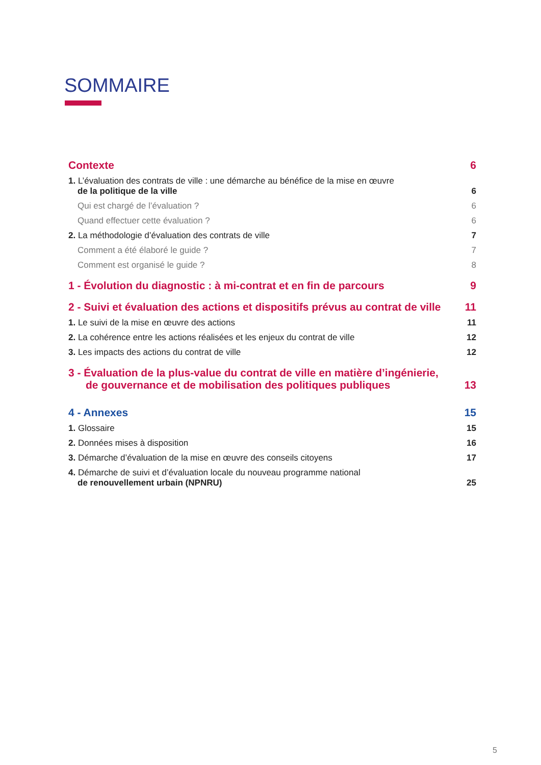SOMMAIRE
Contexte 6
1. L’évaluation des contrats de ville : une démarche au bénéfice de la mise en œuvre
de la politique de la ville 6
Qui est chargé de l’évaluation ? 6
Quand effectuer cette évaluation ? 6
2. La méthodologie d’évaluation des contrats de ville 7
Comment a été élaboré le guide ? 7
Comment est organisé le guide ? 8
1 - Évolution du diagnostic : à mi-contrat et en fin de parcours 9
2 - Suivi et évaluation des actions et dispositifs prévus au contrat de ville 11
1. Le suivi de la mise en œuvre des actions 11
2. La cohérence entre les actions réalisées et les enjeux du contrat de ville 12
3. Les impacts des actions du contrat de ville 12
3 - Évaluation de la plus-value du contrat de ville en matière d’ingénierie,
de gouvernance et de mobilisation des politiques publiques 13
4 - Annexes 15
1. Glossaire 15
2. Données mises à disposition 16
3. Démarche d’évaluation de la mise en œuvre des conseils citoyens 17
4. Démarche de suivi et d’évaluation locale du nouveau programme national
de renouvellement urbain (NPNRU) 25
5